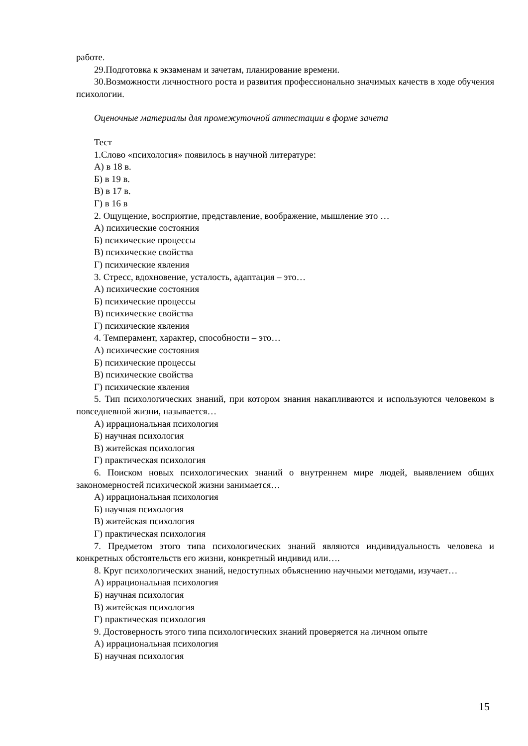работе.
29.Подготовка к экзаменам и зачетам, планирование времени.
30.Возможности личностного роста и развития профессионально значимых качеств в ходе обучения психологии.
Оценочные материалы для промежуточной аттестации в форме зачета
Тест
1.Слово «психология» появилось в научной литературе:
А) в 18 в.
Б) в 19 в.
В) в 17 в.
Г) в 16 в
2. Ощущение, восприятие, представление, воображение, мышление это …
А) психические состояния
Б) психические процессы
В) психические свойства
Г) психические явления
3. Стресс, вдохновение, усталость, адаптация – это…
А) психические состояния
Б) психические процессы
В) психические свойства
Г) психические явления
4. Темперамент, характер, способности – это…
А) психические состояния
Б) психические процессы
В) психические свойства
Г) психические явления
5. Тип психологических знаний, при котором знания накапливаются и используются человеком в повседневной жизни, называется…
А) иррациональная психология
Б) научная психология
В) житейская психология
Г) практическая психология
6. Поиском новых психологических знаний о внутреннем мире людей, выявлением общих закономерностей психической жизни занимается…
А) иррациональная психология
Б) научная психология
В) житейская психология
Г) практическая психология
7. Предметом этого типа психологических знаний являются индивидуальность человека и конкретных обстоятельств его жизни, конкретный индивид или….
8. Круг психологических знаний, недоступных объяснению научными методами, изучает…
А) иррациональная психология
Б) научная психология
В) житейская психология
Г) практическая психология
9. Достоверность этого типа психологических знаний проверяется на личном опыте
А) иррациональная психология
Б) научная психология
15